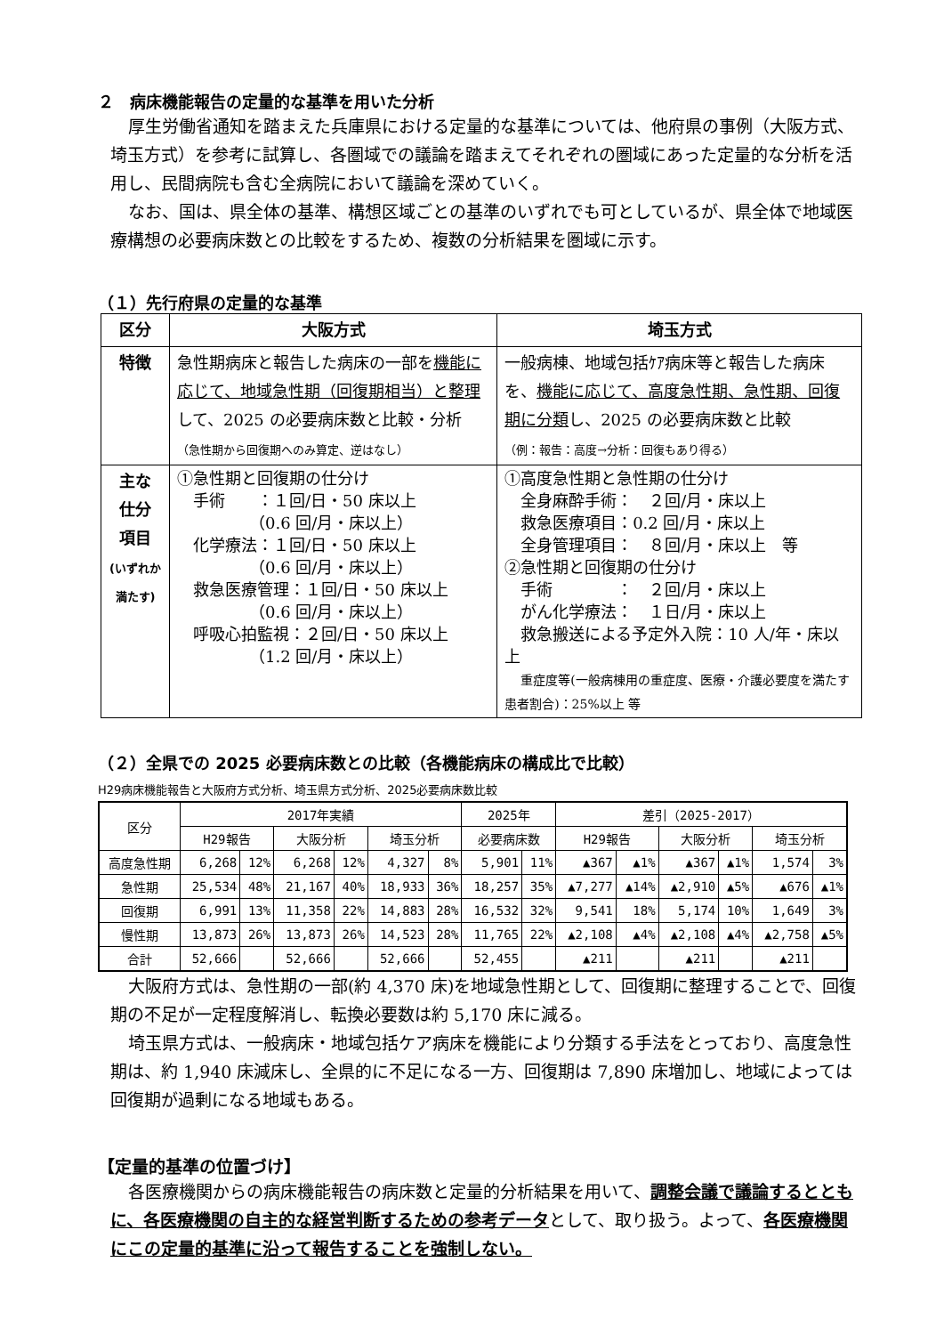２　病床機能報告の定量的な基準を用いた分析
厚生労働省通知を踏まえた兵庫県における定量的な基準については、他府県の事例（大阪方式、埼玉方式）を参考に試算し、各圏域での議論を踏まえてそれぞれの圏域にあった定量的な分析を活用し、民間病院も含む全病院において議論を深めていく。
なお、国は、県全体の基準、構想区域ごとの基準のいずれでも可としているが、県全体で地域医療構想の必要病床数との比較をするため、複数の分析結果を圏域に示す。
（１）先行府県の定量的な基準
| 区分 | 大阪方式 | 埼玉方式 |
| --- | --- | --- |
| 特徴 | 急性期病床と報告した病床の一部を 機能に応じて、地域急性期（回復期相当）と整理 して、2025 の必要病床数と比較・分析 （急性期から回復期へのみ算定、逆はなし） | 一般病棟、地域包括ｹｱ病床等と報告した病床を、 機能に応じて、高度急性期、急性期、回復期に分類 し、2025 の必要病床数と比較 （例：報告：高度→分析：回復もあり得る） |
| 主な 仕分 項目 (いずれか満たす) | ①急性期と回復期の仕分け 手術 ：１回/日・50 床以上 （0.6 回/月・床以上） 化学療法：１回/日・50 床以上 （0.6 回/月・床以上） 救急医療管理：１回/日・50 床以上 （0.6 回/月・床以上） 呼吸心拍監視：２回/日・50 床以上 （1.2 回/月・床以上） | ①高度急性期と急性期の仕分け 全身麻酔手術： ２回/月・床以上 救急医療項目：0.2 回/月・床以上 全身管理項目： ８回/月・床以上 等 ②急性期と回復期の仕分け 手術 ： ２回/月・床以上 がん化学療法： １日/月・床以上 救急搬送による予定外入院：10 人/年・床以上 重症度等(一般病棟用の重症度、医療・介護必要度を満たす患者割合)：25%以上 等 |
（２）全県での 2025 必要病床数との比較（各機能病床の構成比で比較）
H29病床機能報告と大阪府方式分析、埼玉県方式分析、2025必要病床数比較
| 区分 | 2017年実績 | | | | | | 2025年 | | 差引（2025-2017） | | | | | |
| --- | --- | --- | --- | --- | --- | --- | --- | --- | --- | --- | --- | --- | --- | --- |
| | H29報告 | | 大阪分析 | | 埼玉分析 | | 必要病床数 | | H29報告 | | 大阪分析 | | 埼玉分析 | |
| 高度急性期 | 6,268 | 12% | 6,268 | 12% | 4,327 | 8% | 5,901 | 11% | ▲367 | ▲1% | ▲367 | ▲1% | 1,574 | 3% |
| 急性期 | 25,534 | 48% | 21,167 | 40% | 18,933 | 36% | 18,257 | 35% | ▲7,277 | ▲14% | ▲2,910 | ▲5% | ▲676 | ▲1% |
| 回復期 | 6,991 | 13% | 11,358 | 22% | 14,883 | 28% | 16,532 | 32% | 9,541 | 18% | 5,174 | 10% | 1,649 | 3% |
| 慢性期 | 13,873 | 26% | 13,873 | 26% | 14,523 | 28% | 11,765 | 22% | ▲2,108 | ▲4% | ▲2,108 | ▲4% | ▲2,758 | ▲5% |
| 合計 | 52,666 | | 52,666 | | 52,666 | | 52,455 | | ▲211 | | ▲211 | | ▲211 | |
大阪府方式は、急性期の一部(約 4,370 床)を地域急性期として、回復期に整理することで、回復期の不足が一定程度解消し、転換必要数は約 5,170 床に減る。
埼玉県方式は、一般病床・地域包括ケア病床を機能により分類する手法をとっており、高度急性期は、約 1,940 床減床し、全県的に不足になる一方、回復期は 7,890 床増加し、地域によっては回復期が過剰になる地域もある。
【定量的基準の位置づけ】
各医療機関からの病床機能報告の病床数と定量的分析結果を用いて、調整会議で議論するとともに、各医療機関の自主的な経営判断するための参考データとして、取り扱う。よって、各医療機関にこの定量的基準に沿って報告することを強制しない。